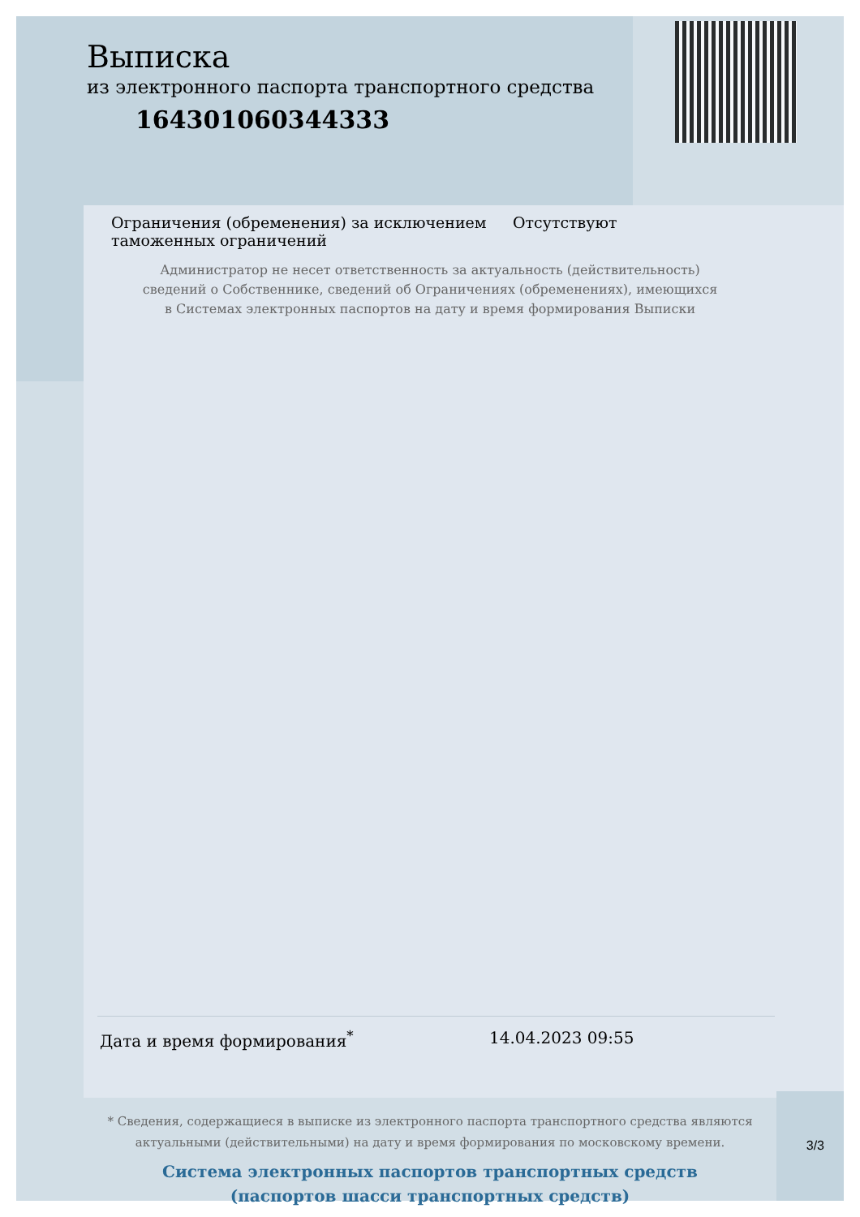Выписка
из электронного паспорта транспортного средства
164301060344333
Ограничения (обременения) за исключением таможенных ограничений
Отсутствуют
Администратор не несет ответственность за актуальность (действительность) сведений о Собственнике, сведений об Ограничениях (обременениях), имеющихся в Системах электронных паспортов на дату и время формирования Выписки
Дата и время формирования<sup>*</sup> 14.04.2023 09:55
* Сведения, содержащиеся в выписке из электронного паспорта транспортного средства являются актуальными (действительными) на дату и время формирования по московскому времени.
Система электронных паспортов транспортных средств
(паспортов шасси транспортных средств)
3/3